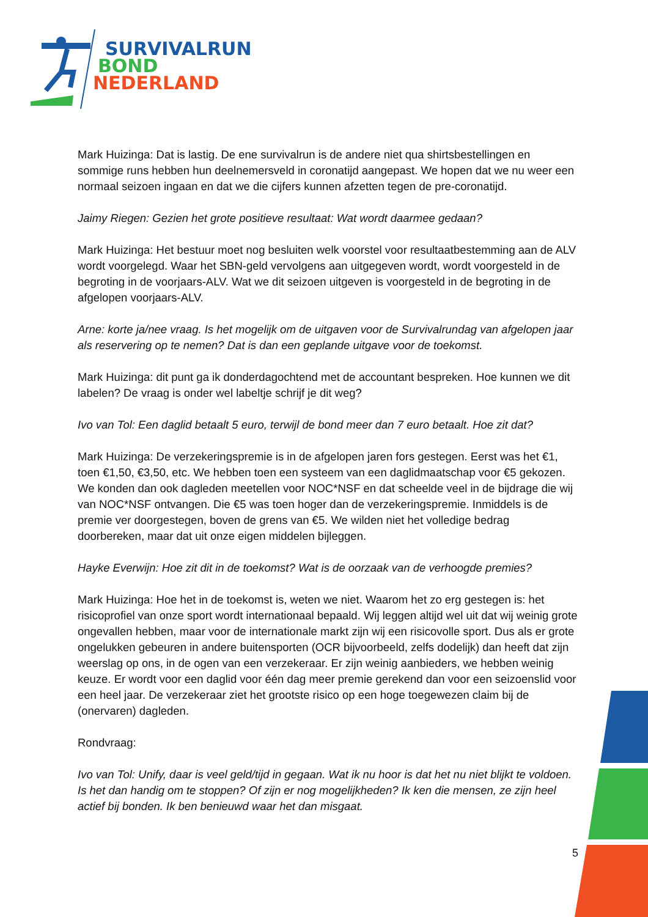SURVIVALRUN
BOND
NEDERLAND
Mark Huizinga: Dat is lastig. De ene survivalrun is de andere niet qua shirtsbestellingen en sommige runs hebben hun deelnemersveld in coronatijd aangepast. We hopen dat we nu weer een normaal seizoen ingaan en dat we die cijfers kunnen afzetten tegen de pre-coronatijd.
Jaimy Riegen: Gezien het grote positieve resultaat: Wat wordt daarmee gedaan?
Mark Huizinga: Het bestuur moet nog besluiten welk voorstel voor resultaatbestemming aan de ALV wordt voorgelegd. Waar het SBN-geld vervolgens aan uitgegeven wordt, wordt voorgesteld in de begroting in de voorjaars-ALV. Wat we dit seizoen uitgeven is voorgesteld in de begroting in de afgelopen voorjaars-ALV.
Arne: korte ja/nee vraag. Is het mogelijk om de uitgaven voor de Survivalrundag van afgelopen jaar als reservering op te nemen? Dat is dan een geplande uitgave voor de toekomst.
Mark Huizinga: dit punt ga ik donderdagochtend met de accountant bespreken. Hoe kunnen we dit labelen? De vraag is onder wel labeltje schrijf je dit weg?
Ivo van Tol: Een daglid betaalt 5 euro, terwijl de bond meer dan 7 euro betaalt. Hoe zit dat?
Mark Huizinga: De verzekeringspremie is in de afgelopen jaren fors gestegen. Eerst was het €1, toen €1,50, €3,50, etc. We hebben toen een systeem van een daglidmaatschap voor €5 gekozen. We konden dan ook dagleden meetellen voor NOC*NSF en dat scheelde veel in de bijdrage die wij van NOC*NSF ontvangen. Die €5 was toen hoger dan de verzekeringspremie. Inmiddels is de premie ver doorgestegen, boven de grens van €5. We wilden niet het volledige bedrag doorbereken, maar dat uit onze eigen middelen bijleggen.
Hayke Everwijn: Hoe zit dit in de toekomst? Wat is de oorzaak van de verhoogde premies?
Mark Huizinga: Hoe het in de toekomst is, weten we niet. Waarom het zo erg gestegen is: het risicoprofiel van onze sport wordt internationaal bepaald. Wij leggen altijd wel uit dat wij weinig grote ongevallen hebben, maar voor de internationale markt zijn wij een risicovolle sport. Dus als er grote ongelukken gebeuren in andere buitensporten (OCR bijvoorbeeld, zelfs dodelijk) dan heeft dat zijn weerslag op ons, in de ogen van een verzekeraar. Er zijn weinig aanbieders, we hebben weinig keuze. Er wordt voor een daglid voor één dag meer premie gerekend dan voor een seizoenslid voor een heel jaar. De verzekeraar ziet het grootste risico op een hoge toegewezen claim bij de (onervaren) dagleden.
Rondvraag:
Ivo van Tol: Unify, daar is veel geld/tijd in gegaan. Wat ik nu hoor is dat het nu niet blijkt te voldoen. Is het dan handig om te stoppen? Of zijn er nog mogelijkheden? Ik ken die mensen, ze zijn heel actief bij bonden. Ik ben benieuwd waar het dan misgaat.
5